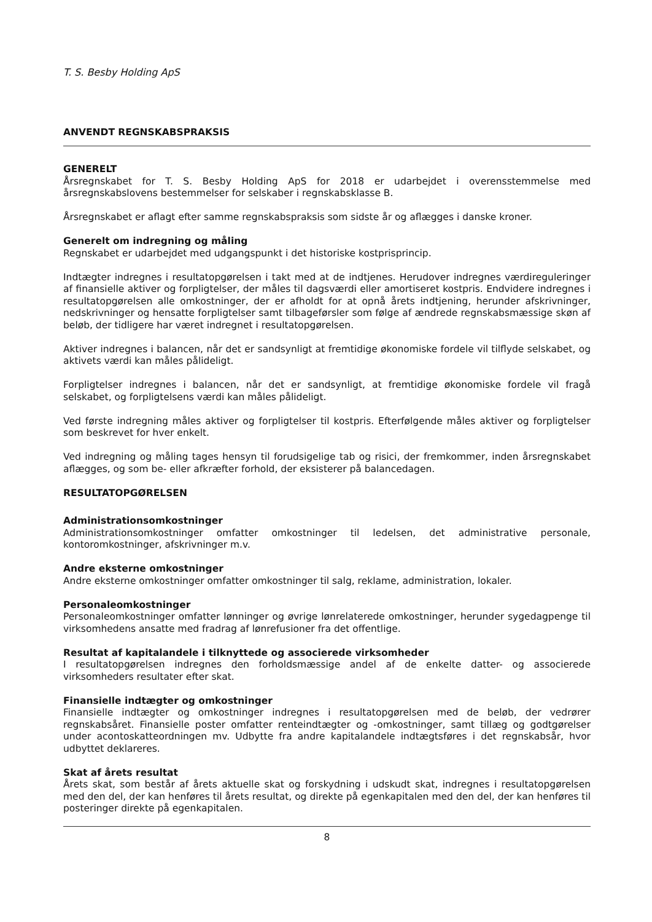T. S. Besby Holding ApS
ANVENDT REGNSKABSPRAKSIS
GENERELT
Årsregnskabet for T. S. Besby Holding ApS for 2018 er udarbejdet i overensstemmelse med årsregnskabslovens bestemmelser for selskaber i regnskabsklasse B.
Årsregnskabet er aflagt efter samme regnskabspraksis som sidste år og aflægges i danske kroner.
Generelt om indregning og måling
Regnskabet er udarbejdet med udgangspunkt i det historiske kostprisprincip.
Indtægter indregnes i resultatopgørelsen i takt med at de indtjenes. Herudover indregnes værdireguleringer af finansielle aktiver og forpligtelser, der måles til dagsværdi eller amortiseret kostpris. Endvidere indregnes i resultatopgørelsen alle omkostninger, der er afholdt for at opnå årets indtjening, herunder afskrivninger, nedskrivninger og hensatte forpligtelser samt tilbageførsler som følge af ændrede regnskabsmæssige skøn af beløb, der tidligere har været indregnet i resultatopgørelsen.
Aktiver indregnes i balancen, når det er sandsynligt at fremtidige økonomiske fordele vil tilflyde selskabet, og aktivets værdi kan måles pålideligt.
Forpligtelser indregnes i balancen, når det er sandsynligt, at fremtidige økonomiske fordele vil fragå selskabet, og forpligtelsens værdi kan måles pålideligt.
Ved første indregning måles aktiver og forpligtelser til kostpris. Efterfølgende måles aktiver og forpligtelser som beskrevet for hver enkelt.
Ved indregning og måling tages hensyn til forudsigelige tab og risici, der fremkommer, inden årsregnskabet aflægges, og som be- eller afkræfter forhold, der eksisterer på balancedagen.
RESULTATOPGØRELSEN
Administrationsomkostninger
Administrationsomkostninger omfatter omkostninger til ledelsen, det administrative personale, kontoromkostninger, afskrivninger m.v.
Andre eksterne omkostninger
Andre eksterne omkostninger omfatter omkostninger til salg, reklame, administration, lokaler.
Personaleomkostninger
Personaleomkostninger omfatter lønninger og øvrige lønrelaterede omkostninger, herunder sygedagpenge til virksomhedens ansatte med fradrag af lønrefusioner fra det offentlige.
Resultat af kapitalandele i tilknyttede og associerede virksomheder
I resultatopgørelsen indregnes den forholdsmæssige andel af de enkelte datter- og associerede virksomheders resultater efter skat.
Finansielle indtægter og omkostninger
Finansielle indtægter og omkostninger indregnes i resultatopgørelsen med de beløb, der vedrører regnskabsåret. Finansielle poster omfatter renteindtægter og -omkostninger, samt tillæg og godtgørelser under acontoskatteordningen mv. Udbytte fra andre kapitalandele indtægtsføres i det regnskabsår, hvor udbyttet deklareres.
Skat af årets resultat
Årets skat, som består af årets aktuelle skat og forskydning i udskudt skat, indregnes i resultatopgørelsen med den del, der kan henføres til årets resultat, og direkte på egenkapitalen med den del, der kan henføres til posteringer direkte på egenkapitalen.
8